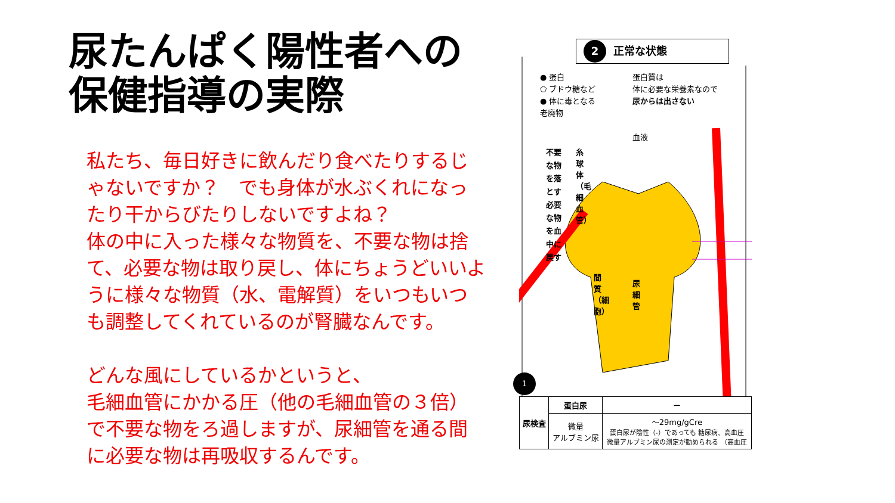尿たんぱく陽性者への
保健指導の実際
私たち、毎日好きに飲んだり食べたりするじゃないですか？　でも身体が水ぶくれになったり干からびたりしないですよね？
体の中に入った様々な物質を、不要な物は捨て、必要な物は取り戻し、体にちょうどいいように様々な物質（水、電解質）をいつもいつも調整してくれているのが腎臓なんです。
どんな風にしているかというと、
毛細血管にかかる圧（他の毛細血管の３倍）で不要な物をろ過しますが、尿細管を通る間に必要な物は再吸収するんです。
2 正常な状態
● 蛋白
⬠ ブドウ糖など
● 体に毒となる
老廃物
蛋白質は
体に必要な栄養素なので
尿からは出さない
不要な物を落とす 必要な物を血中に戻す
血液
糸球体（毛細血管）
間質（細胞）
尿細管
1
| 尿検査 | 蛋白尿 | ー |
| | 微量 アルブミン尿 | ～29mg/gCre 蛋白尿が陰性（-）であっても 糖尿病、高血圧 微量アルブミン尿の測定が勧められる （高血圧 |